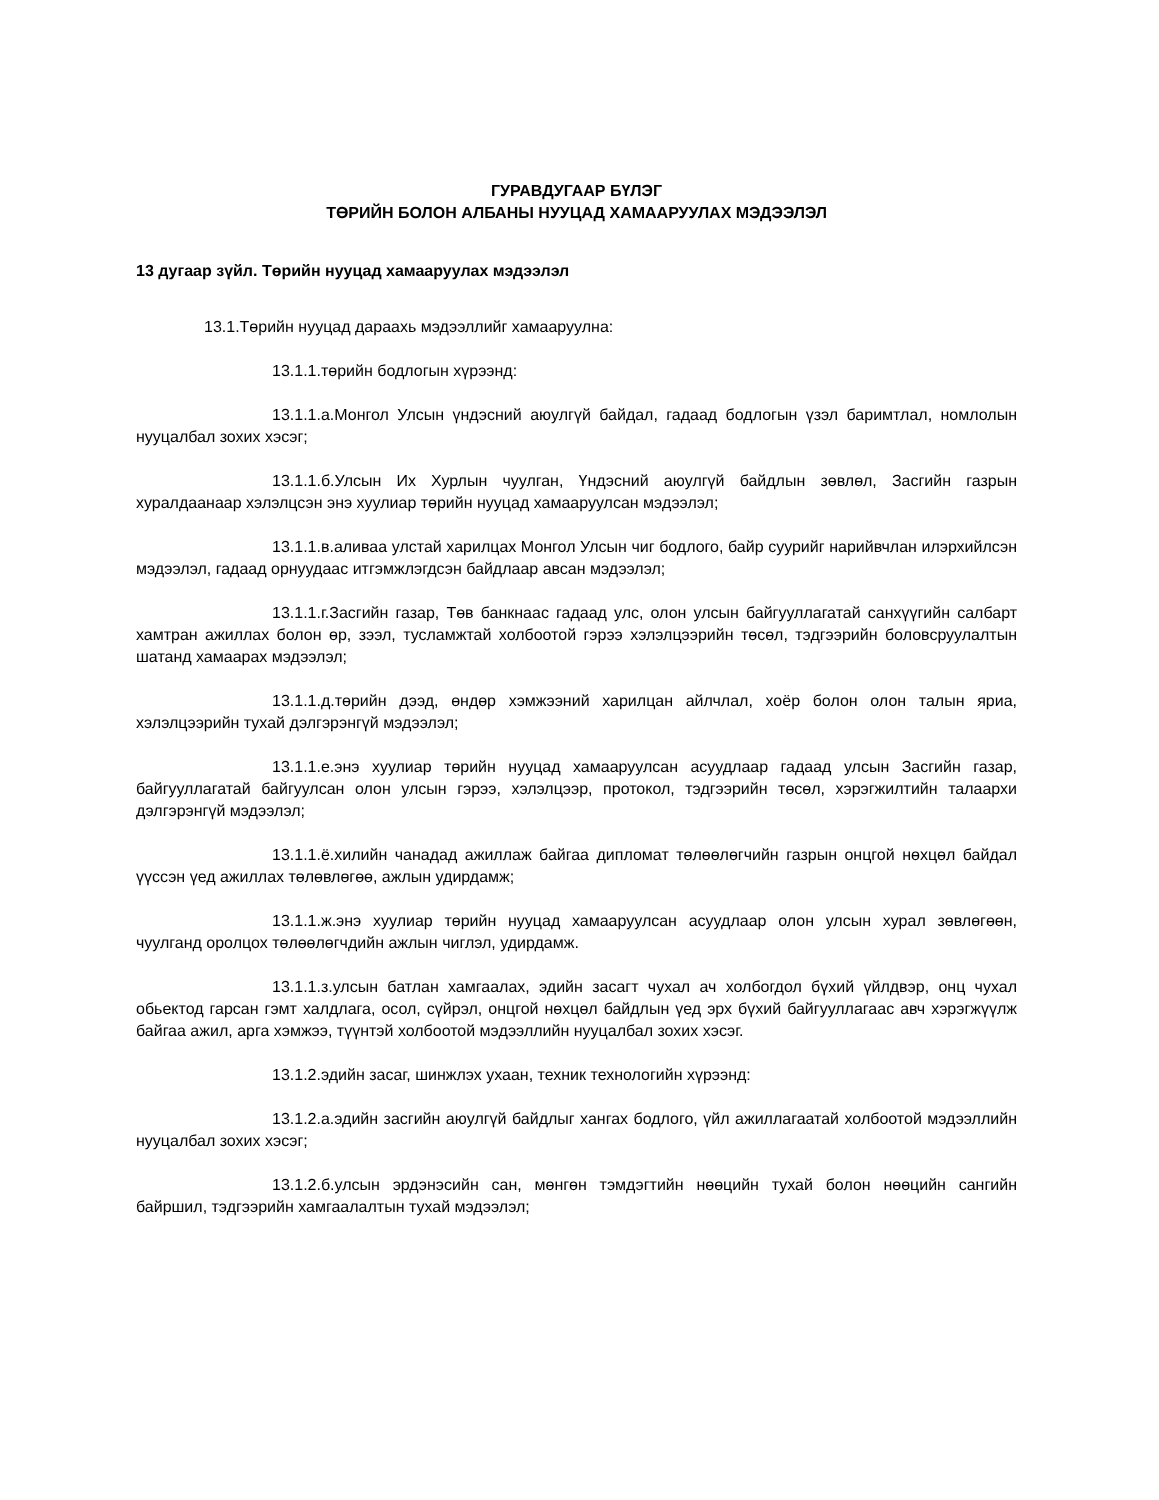ГУРАВДУГААР БҮЛЭГ
ТӨРИЙН БОЛОН АЛБАНЫ НУУЦАД ХАМААРУУЛАХ МЭДЭЭЛЭЛ
13 дугаар зүйл. Төрийн нууцад хамааруулах мэдээлэл
13.1.Төрийн нууцад дараахь мэдээллийг хамааруулна:
13.1.1.төрийн бодлогын хүрээнд:
13.1.1.а.Монгол Улсын үндэсний аюулгүй байдал, гадаад бодлогын үзэл баримтлал, номлолын нууцалбал зохих хэсэг;
13.1.1.б.Улсын Их Хурлын чуулган, Үндэсний аюулгүй байдлын зөвлөл, Засгийн газрын хуралдаанаар хэлэлцсэн энэ хуулиар төрийн нууцад хамааруулсан мэдээлэл;
13.1.1.в.аливаа улстай харилцах Монгол Улсын чиг бодлого, байр суурийг нарийвчлан илэрхийлсэн мэдээлэл, гадаад орнуудаас итгэмжлэгдсэн байдлаар авсан мэдээлэл;
13.1.1.г.Засгийн газар, Төв банкнаас гадаад улс, олон улсын байгууллагатай санхүүгийн салбарт хамтран ажиллах болон өр, зээл, тусламжтай холбоотой гэрээ хэлэлцээрийн төсөл, тэдгээрийн боловсруулалтын шатанд хамаарах мэдээлэл;
13.1.1.д.төрийн дээд, өндөр хэмжээний харилцан айлчлал, хоёр болон олон талын яриа, хэлэлцээрийн тухай дэлгэрэнгүй мэдээлэл;
13.1.1.е.энэ хуулиар төрийн нууцад хамааруулсан асуудлаар гадаад улсын Засгийн газар, байгууллагатай байгуулсан олон улсын гэрээ, хэлэлцээр, протокол, тэдгээрийн төсөл, хэрэгжилтийн талаархи дэлгэрэнгүй мэдээлэл;
13.1.1.ё.хилийн чанадад ажиллаж байгаа дипломат төлөөлөгчийн газрын онцгой нөхцөл байдал үүссэн үед ажиллах төлөвлөгөө, ажлын удирдамж;
13.1.1.ж.энэ хуулиар төрийн нууцад хамааруулсан асуудлаар олон улсын хурал зөвлөгөөн, чуулганд оролцох төлөөлөгчдийн ажлын чиглэл, удирдамж.
13.1.1.з.улсын батлан хамгаалах, эдийн засагт чухал ач холбогдол бүхий үйлдвэр, онц чухал обьектод гарсан гэмт халдлага, осол, сүйрэл, онцгой нөхцөл байдлын үед эрх бүхий байгууллагаас авч хэрэгжүүлж байгаа ажил, арга хэмжээ, түүнтэй холбоотой мэдээллийн нууцалбал зохих хэсэг.
13.1.2.эдийн засаг, шинжлэх ухаан, техник технологийн хүрээнд:
13.1.2.а.эдийн засгийн аюулгүй байдлыг хангах бодлого, үйл ажиллагаатай холбоотой мэдээллийн нууцалбал зохих хэсэг;
13.1.2.б.улсын эрдэнэсийн сан, мөнгөн тэмдэгтийн нөөцийн тухай болон нөөцийн сангийн байршил, тэдгээрийн хамгаалалтын тухай мэдээлэл;